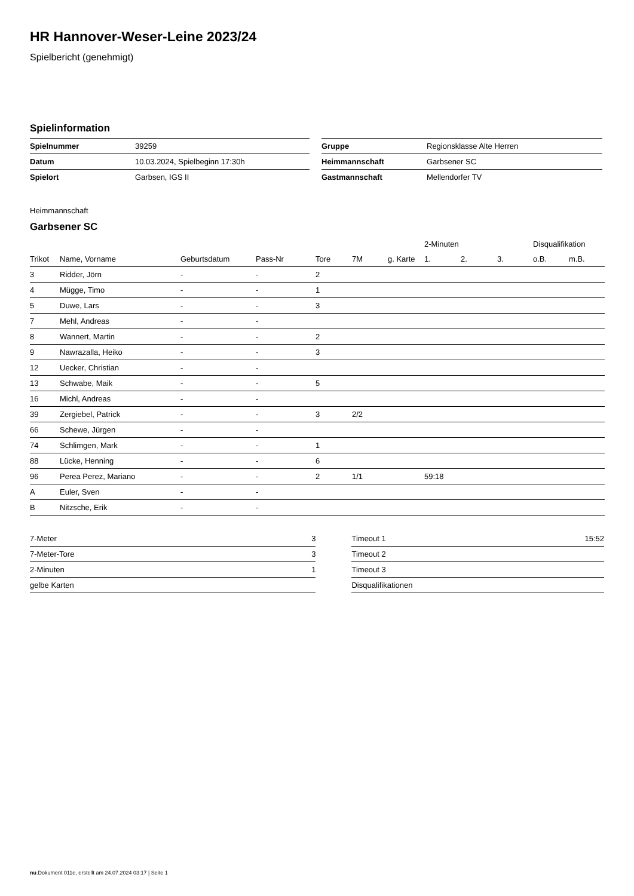HR Hannover-Weser-Leine 2023/24
Spielbericht (genehmigt)
Spielinformation
| Spielnummer | 39259 |
| Datum | 10.03.2024, Spielbeginn 17:30h |
| Spielort | Garbsen, IGS II |
| Gruppe | Regionsklasse Alte Herren |
| Heimmannschaft | Garbsener SC |
| Gastmannschaft | Mellendorfer TV |
Heimmannschaft
Garbsener SC
| | | | | | | | 2-Minuten | | | Disqualifikation | |
| Trikot | Name, Vorname | Geburtsdatum | Pass-Nr | Tore | 7M | g. Karte | 1. | 2. | 3. | o.B. | m.B. |
| 3 | Ridder, Jörn | - | - | 2 | | | | | | | |
| 4 | Mügge, Timo | - | - | 1 | | | | | | | |
| 5 | Duwe, Lars | - | - | 3 | | | | | | | |
| 7 | Mehl, Andreas | - | - | | | | | | | | |
| 8 | Wannert, Martin | - | - | 2 | | | | | | | |
| 9 | Nawrazalla, Heiko | - | - | 3 | | | | | | | |
| 12 | Uecker, Christian | - | - | | | | | | | | |
| 13 | Schwabe, Maik | - | - | 5 | | | | | | | |
| 16 | Michl, Andreas | - | - | | | | | | | | |
| 39 | Zergiebel, Patrick | - | - | 3 | 2/2 | | | | | | |
| 66 | Schewe, Jürgen | - | - | | | | | | | | |
| 74 | Schlimgen, Mark | - | - | 1 | | | | | | | |
| 88 | Lücke, Henning | - | - | 6 | | | | | | | |
| 96 | Perea Perez, Mariano | - | - | 2 | 1/1 | | 59:18 | | | | |
| A | Euler, Sven | - | - | | | | | | | | |
| B | Nitzsche, Erik | - | - | | | | | | | | |
| 7-Meter | 3 |
| 7-Meter-Tore | 3 |
| 2-Minuten | 1 |
| gelbe Karten | |
| Timeout 1 | 15:52 |
| Timeout 2 | |
| Timeout 3 | |
| Disqualifikationen | |
nu.Dokument 011e, erstellt am 24.07.2024 03:17 | Seite 1